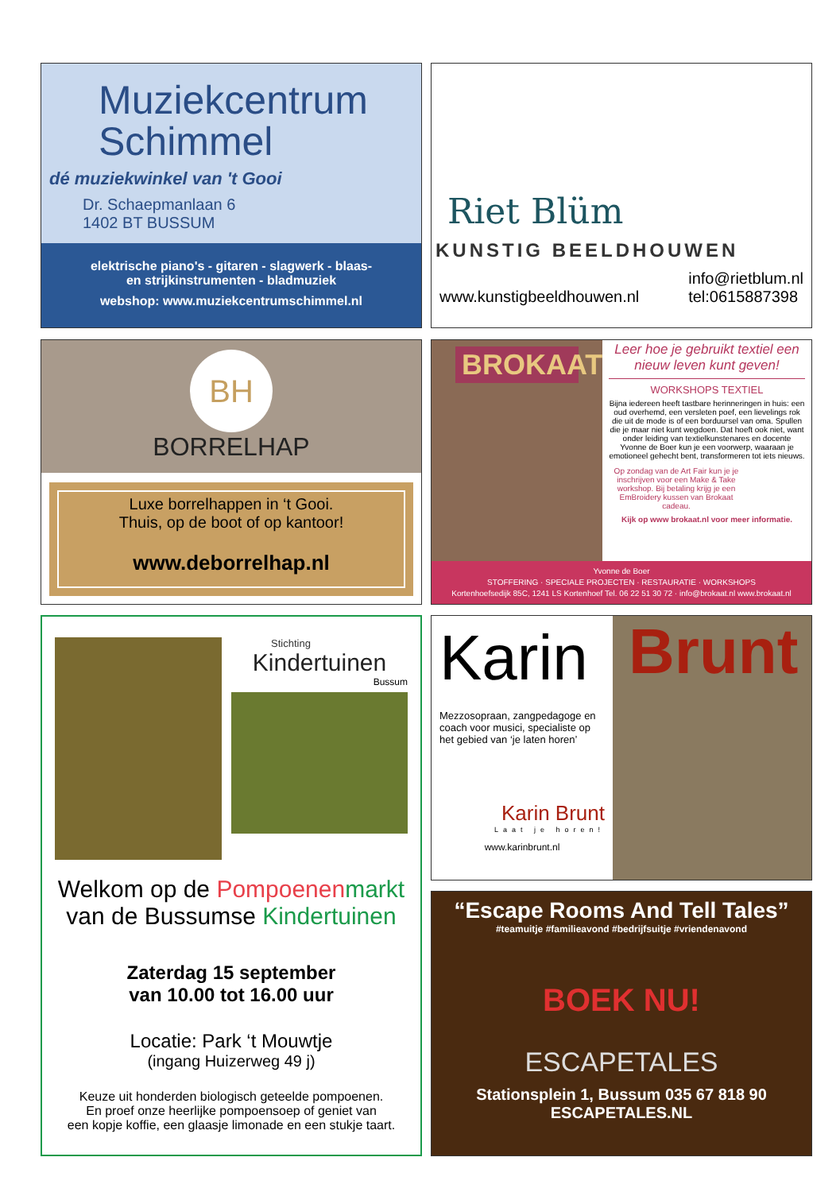Muziekcentrum
Schimmel
dé muziekwinkel van 't Gooi
Dr. Schaepmanlaan 6
1402 BT BUSSUM
elektrische piano's - gitaren - slagwerk - blaas-
en strijkinstrumenten - bladmuziek
webshop: www.muziekcentrumschimmel.nl
Riet Blüm
KUNSTIG BEELDHOUWEN
www.kunstigbeeldhouwen.nl info@rietblum.nl
tel:0615887398
BH
BORRELHAP
Luxe borrelhappen in ‘t Gooi.
Thuis, op de boot of op kantoor!
www.deborrelhap.nl
BROKAAT
Leer hoe je gebruikt textiel een nieuw leven kunt geven!
WORKSHOPS TEXTIEL
Bijna iedereen heeft tastbare herinneringen in huis: een oud overhemd, een versleten poef, een lievelings rok die uit de mode is of een borduursel van oma. Spullen die je maar niet kunt wegdoen. Dat hoeft ook niet, want onder leiding van textielkunstenares en docente Yvonne de Boer kun je een voorwerp, waaraan je emotioneel gehecht bent, transformeren tot iets nieuws.
Op zondag van de Art Fair kun je je inschrijven voor een Make & Take workshop. Bij betaling krijg je een EmBroidery kussen van Brokaat cadeau.
Kijk op www brokaat.nl voor meer informatie.
Yvonne de Boer
STOFFERING · SPECIALE PROJECTEN · RESTAURATIE · WORKSHOPS
Kortenhoefsedijk 85C, 1241 LS Kortenhoef Tel. 06 22 51 30 72 · info@brokaat.nl www.brokaat.nl
Stichting
Kindertuinen
Bussum
Welkom op de Pompoenen markt
van de Bussumse Kindertuinen
Zaterdag 15 september
van 10.00 tot 16.00 uur
Locatie: Park ‘t Mouwtje
(ingang Huizerweg 49 j)
Keuze uit honderden biologisch geteelde pompoenen.
En proef onze heerlijke pompoensoep of geniet van
een kopje koffie, een glaasje limonade en een stukje taart.
Karin
Mezzosopraan, zangpedagoge en coach voor musici, specialiste op het gebied van ‘je laten horen’
Karin Brunt
Laat je horen!
www.karinbrunt.nl
Brunt
“Escape Rooms And Tell Tales”
#teamuitje #familieavond #bedrijfsuitje #vriendenavond
BOEK NU!
ESCAPETALES
Stationsplein 1, Bussum 035 67 818 90
ESCAPETALES.NL